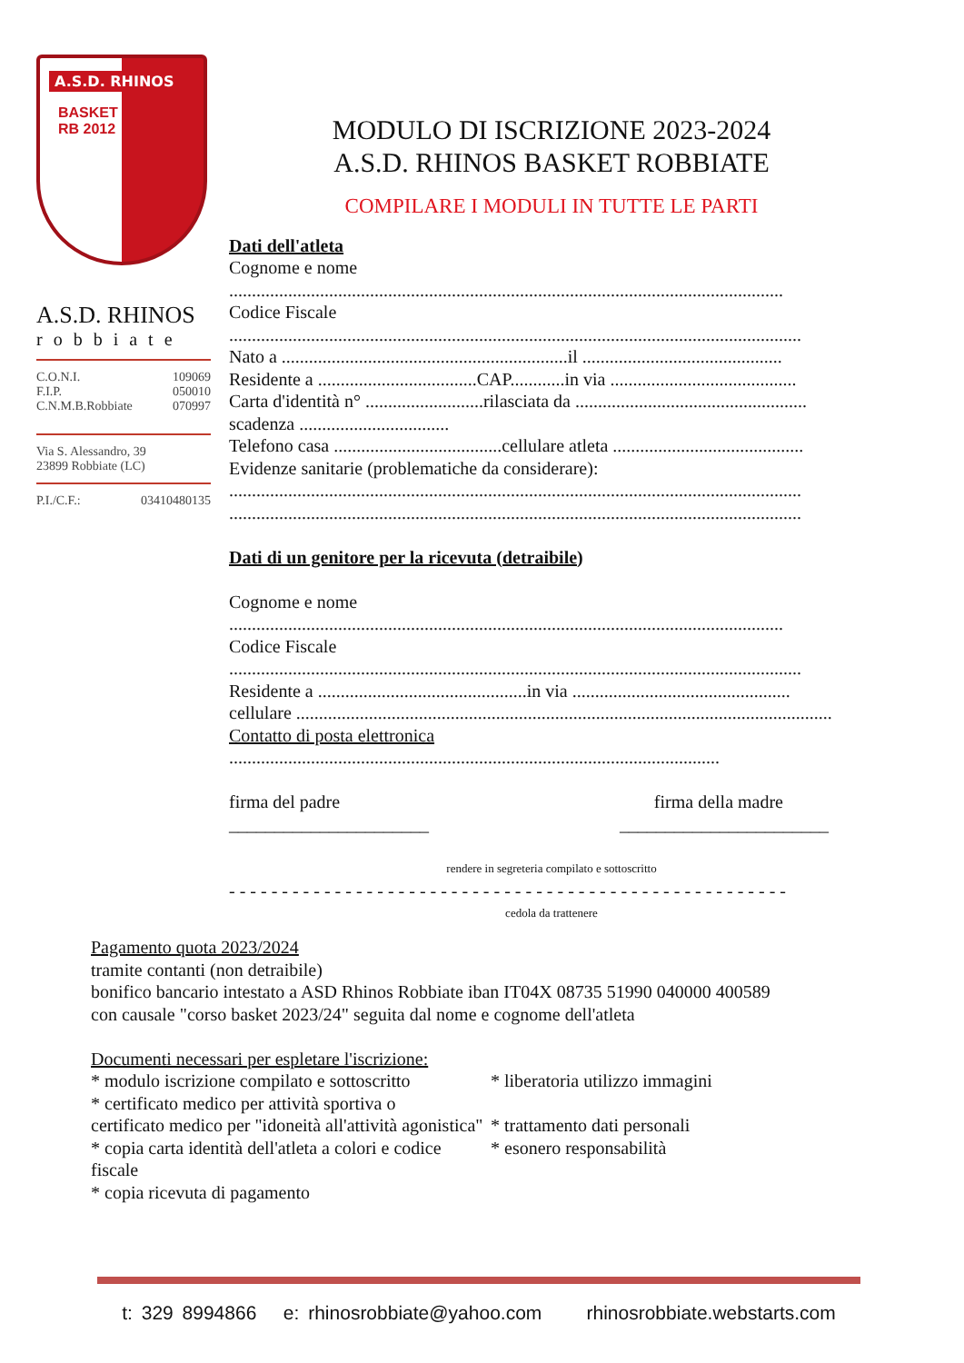A.S.D. RHINOS
BASKET
RB 2012
A.S.D. RHINOS
robbiate
C.O.N.I. 109069
F.I.P. 050010
C.N.M.B.Robbiate 070997
Via S. Alessandro, 39
23899 Robbiate (LC)
P.I./C.F.: 03410480135
MODULO DI ISCRIZIONE 2023-2024
A.S.D. RHINOS BASKET ROBBIATE
COMPILARE I MODULI IN TUTTE LE PARTI
Dati dell'atleta
Cognome e nome
..........................................................................................................................
Codice Fiscale
..............................................................................................................................
Nato a ...............................................................il ............................................
Residente a ...................................CAP............in via .........................................
Carta d'identità n° ..........................rilasciata da ...................................................
scadenza .................................
Telefono casa .....................................cellulare atleta ..........................................
Evidenze sanitarie (problematiche da considerare):
..............................................................................................................................
..............................................................................................................................
Dati di un genitore per la ricevuta (detraibile)
Cognome e nome
..........................................................................................................................
Codice Fiscale
..............................................................................................................................
Residente a ..............................................in via ................................................
cellulare ......................................................................................................................
Contatto di posta elettronica
............................................................................................................
firma del padre firma della madre
______________________ _______________________
rendere in segreteria compilato e sottoscritto
- - - - - - - - - - - - - - - - - - - - - - - - - - - - - - - - - - - - - - - - - - - - - - - - - - - - -
cedola da trattenere
Pagamento quota 2023/2024
tramite contanti (non detraibile)
bonifico bancario intestato a ASD Rhinos Robbiate iban IT04X 08735 51990 040000 400589
con causale "corso basket 2023/24" seguita dal nome e cognome dell'atleta
Documenti necessari per espletare l'iscrizione:
* modulo iscrizione compilato e sottoscritto
* certificato medico per attività sportiva o
certificato medico per "idoneità all'attività agonistica"
* copia carta identità dell'atleta a colori e codice fiscale
* copia ricevuta di pagamento
* liberatoria utilizzo immagini
* trattamento dati personali
* esonero responsabilità
t: 329 8994866 e: rhinosrobbiate@yahoo.com rhinosrobbiate.webstarts.com